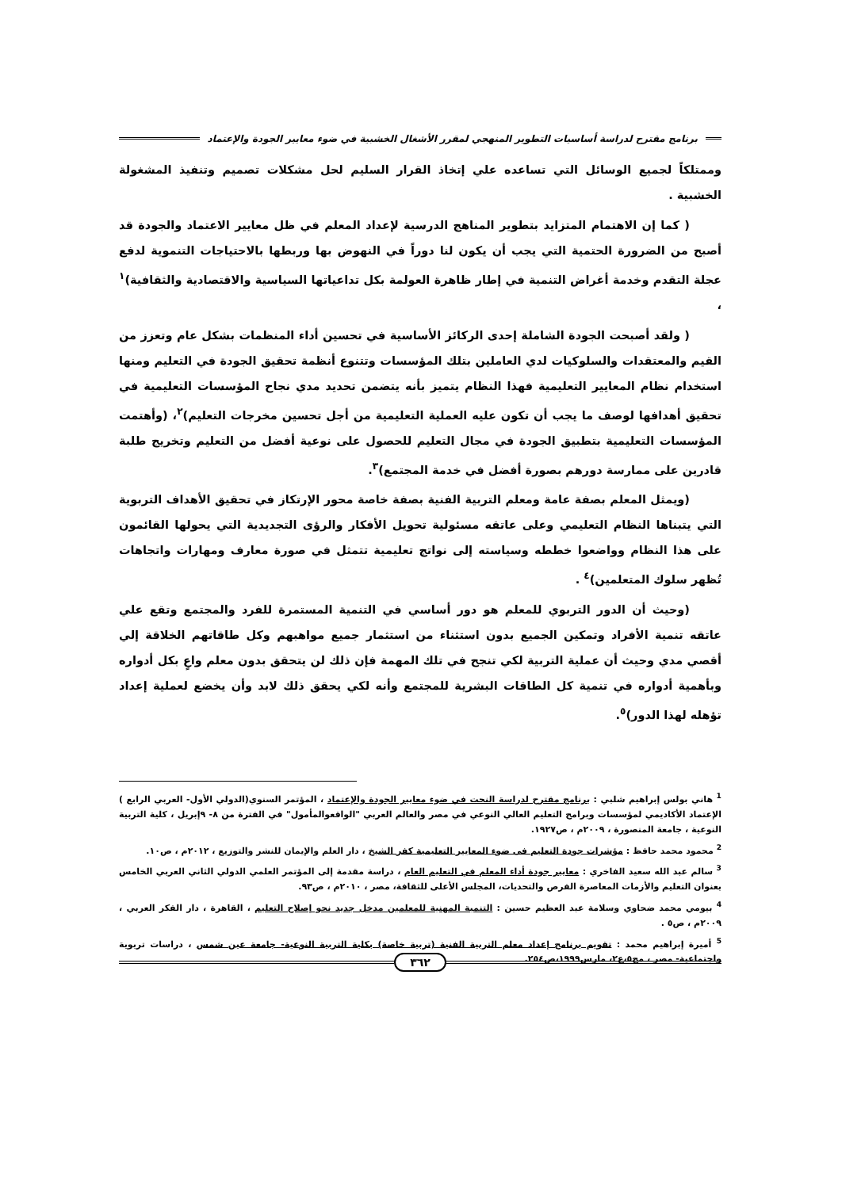برنامج مقترح لدراسة أساسيات التطوير المنهجي لمقرر الأشغال الخشبية في ضوء معايير الجودة والإعتماد
وممتلكاً لجميع الوسائل التي تساعده علي إتخاذ القرار السليم لحل مشكلات تصميم وتنفيذ المشغولة الخشبية .
( كما إن الاهتمام المتزايد بتطوير المناهج الدرسية لإعداد المعلم في ظل معايير الاعتماد والجودة قد أصبح من الضرورة الحتمية التي يجب أن يكون لنا دوراً في النهوض بها وربطها بالاحتياجات التنموية لدفع عجلة التقدم وخدمة أغراض التنمية في إطار ظاهرة العولمة بكل تداعياتها السياسية والاقتصادية والثقافية)<sup>١</sup> ،
( ولقد أصبحت الجودة الشاملة إحدى الركائز الأساسية في تحسين أداء المنظمات بشكل عام وتعزز من القيم والمعتقدات والسلوكيات لدي العاملين بتلك المؤسسات وتتنوع أنظمة تحقيق الجودة في التعليم ومنها استخدام نظام المعايير التعليمية فهذا النظام يتميز بأنه يتضمن تحديد مدي نجاح المؤسسات التعليمية في تحقيق أهدافها لوصف ما يجب أن تكون عليه العملية التعليمية من أجل تحسين مخرجات التعليم)<sup>٢</sup>، (وأهتمت المؤسسات التعليمية بتطبيق الجودة في مجال التعليم للحصول على نوعية أفضل من التعليم وتخريج طلبة قادرين على ممارسة دورهم بصورة أفضل في خدمة المجتمع)<sup>٣</sup>.
(ويمثل المعلم بصفة عامة ومعلم التربية الفنية بصفة خاصة محور الإرتكاز في تحقيق الأهداف التربوية التي يتبناها النظام التعليمي وعلى عاتقه مسئولية تحويل الأفكار والرؤى التجديدية التي يحولها القائمون على هذا النظام وواضعوا خططه وسياسته إلى نواتج تعليمية تتمثل في صورة معارف ومهارات واتجاهات تُظهر سلوك المتعلمين)<sup>٤</sup> .
(وحيث أن الدور التربوي للمعلم هو دور أساسي في التنمية المستمرة للفرد والمجتمع وتقع علي عاتقه تنمية الأفراد وتمكين الجميع بدون استثناء من استثمار جميع مواهبهم وكل طاقاتهم الخلاقة إلي أقصي مدي وحيث أن عملية التربية لكي تنجح في تلك المهمة فإن ذلك لن يتحقق بدون معلم واعٍ بكل أدواره وبأهمية أدواره في تنمية كل الطاقات البشرية للمجتمع وأنه لكي يحقق ذلك لابد وأن يخضع لعملية إعداد تؤهله لهذا الدور)<sup>٥</sup>.
<sup>1</sup> هاني بولس إبراهيم شلبي : برنامج مقترح لدراسة النحت في ضوء معايير الجودة والإعتماد ، المؤتمر السنوي(الدولي الأول- العربي الرابع ) الإعتماد الأكاديمي لمؤسسات وبرامج التعليم العالي النوعي في مصر والعالم العربي "الواقعوالمأمول" في الفترة من ٨- ٩إبريل ، كلية التربية النوعية ، جامعة المنصورة ، ٢٠٠٩م ، ص١٩٢٧.
<sup>2</sup> محمود محمد حافظ : مؤشرات جودة التعليم فى ضوء المعايير التعليمية كفر الشيخ ، دار العلم والإيمان للنشر والتوزيع ، ٢٠١٢م ، ص١٠.
<sup>3</sup> سالم عبد الله سعيد الفاخري : معايير جودة أداء المعلم في التعليم العام ، دراسة مقدمة إلى المؤتمر العلمي الدولي الثاني العربي الخامس بعنوان التعليم والأزمات المعاصرة الفرص والتحديات، المجلس الأعلى للثقافة، مصر ، ٢٠١٠م ، ص٩٣.
<sup>4</sup> بيومي محمد ضحاوي وسلامة عبد العظيم حسين : التنمية المهنية للمعلمين مدخل جديد نحو إصلاح التعليم ، القاهرة ، دار الفكر العربي ، ٢٠٠٩م ، ص٥ .
<sup>5</sup> أميرة إبراهيم محمد : تقويم برنامج إعداد معلم التربية الفنية (تربية خاصة) بكلية التربية النوعية- جامعة عين شمس ، دراسات تربوية واجتماعية- مصر ، مج٥،ع٢، مارس١٩٩٩،ص٢٥٤.
٣٦٢